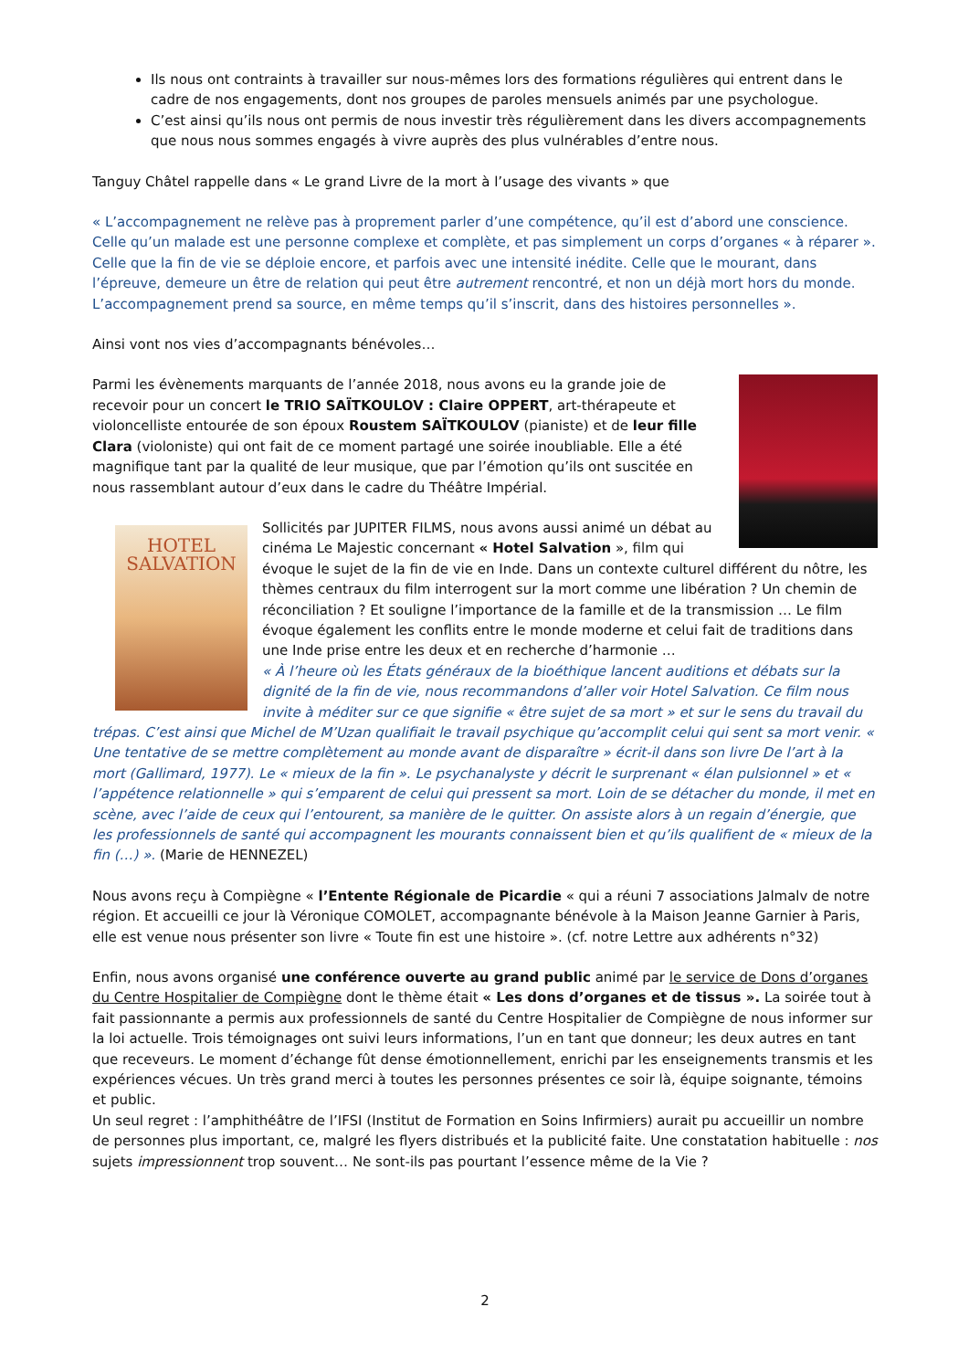Ils nous ont contraints à travailler sur nous-mêmes lors des formations régulières qui entrent dans le cadre de nos engagements, dont nos groupes de paroles mensuels animés par une psychologue.
C’est ainsi qu’ils nous ont permis de nous investir très régulièrement dans les divers accompagnements que nous nous sommes engagés à vivre auprès des plus vulnérables d’entre nous.
Tanguy Châtel rappelle dans « Le grand Livre de la mort à l’usage des vivants » que
« L’accompagnement ne relève pas à proprement parler d’une compétence, qu’il est d’abord une conscience. Celle qu’un malade est une personne complexe et complète, et pas simplement un corps d’organes « à réparer ». Celle que la fin de vie se déploie encore, et parfois avec une intensité inédite. Celle que le mourant, dans l’épreuve, demeure un être de relation qui peut être autrement rencontré, et non un déjà mort hors du monde. L’accompagnement prend sa source, en même temps qu’il s’inscrit, dans des histoires personnelles ».
Ainsi vont nos vies d’accompagnants bénévoles…
Parmi les évènements marquants de l’année 2018, nous avons eu la grande joie de recevoir pour un concert le TRIO SAÏTKOULOV : Claire OPPERT, art-thérapeute et violoncelliste entourée de son époux Roustem SAÏTKOULOV (pianiste) et de leur fille Clara (violoniste) qui ont fait de ce moment partagé une soirée inoubliable. Elle a été magnifique tant par la qualité de leur musique, que par l’émotion qu’ils ont suscitée en nous rassemblant autour d’eux dans le cadre du Théâtre Impérial.
HOTEL
SALVATION
Sollicités par JUPITER FILMS, nous avons aussi animé un débat au cinéma Le Majestic concernant « Hotel Salvation », film qui évoque le sujet de la fin de vie en Inde. Dans un contexte culturel différent du nôtre, les thèmes centraux du film interrogent sur la mort comme une libération ? Un chemin de réconciliation ? Et souligne l’importance de la famille et de la transmission … Le film évoque également les conflits entre le monde moderne et celui fait de traditions dans une Inde prise entre les deux et en recherche d’harmonie …
« À l’heure où les États généraux de la bioéthique lancent auditions et débats sur la dignité de la fin de vie, nous recommandons d’aller voir Hotel Salvation. Ce film nous invite à méditer sur ce que signifie « être sujet de sa mort » et sur le sens du travail du trépas. C’est ainsi que Michel de M’Uzan qualifiait le travail psychique qu’accomplit celui qui sent sa mort venir. « Une tentative de se mettre complètement au monde avant de disparaître » écrit-il dans son livre De l’art à la mort (Gallimard, 1977). Le « mieux de la fin ». Le psychanalyste y décrit le surprenant « élan pulsionnel » et « l’appétence relationnelle » qui s’emparent de celui qui pressent sa mort. Loin de se détacher du monde, il met en scène, avec l’aide de ceux qui l’entourent, sa manière de le quitter. On assiste alors à un regain d’énergie, que les professionnels de santé qui accompagnent les mourants connaissent bien et qu’ils qualifient de « mieux de la fin (…) ». (Marie de HENNEZEL)
Nous avons reçu à Compiègne « l’Entente Régionale de Picardie « qui a réuni 7 associations Jalmalv de notre région. Et accueilli ce jour là Véronique COMOLET, accompagnante bénévole à la Maison Jeanne Garnier à Paris, elle est venue nous présenter son livre « Toute fin est une histoire ». (cf. notre Lettre aux adhérents n°32)
Enfin, nous avons organisé une conférence ouverte au grand public animé par le service de Dons d’organes du Centre Hospitalier de Compiègne dont le thème était « Les dons d’organes et de tissus ». La soirée tout à fait passionnante a permis aux professionnels de santé du Centre Hospitalier de Compiègne de nous informer sur la loi actuelle. Trois témoignages ont suivi leurs informations, l’un en tant que donneur; les deux autres en tant que receveurs. Le moment d’échange fût dense émotionnellement, enrichi par les enseignements transmis et les expériences vécues. Un très grand merci à toutes les personnes présentes ce soir là, équipe soignante, témoins et public.
Un seul regret : l’amphithéâtre de l’IFSI (Institut de Formation en Soins Infirmiers) aurait pu accueillir un nombre de personnes plus important, ce, malgré les flyers distribués et la publicité faite. Une constatation habituelle : nos sujets impressionnent trop souvent… Ne sont-ils pas pourtant l’essence même de la Vie ?
2